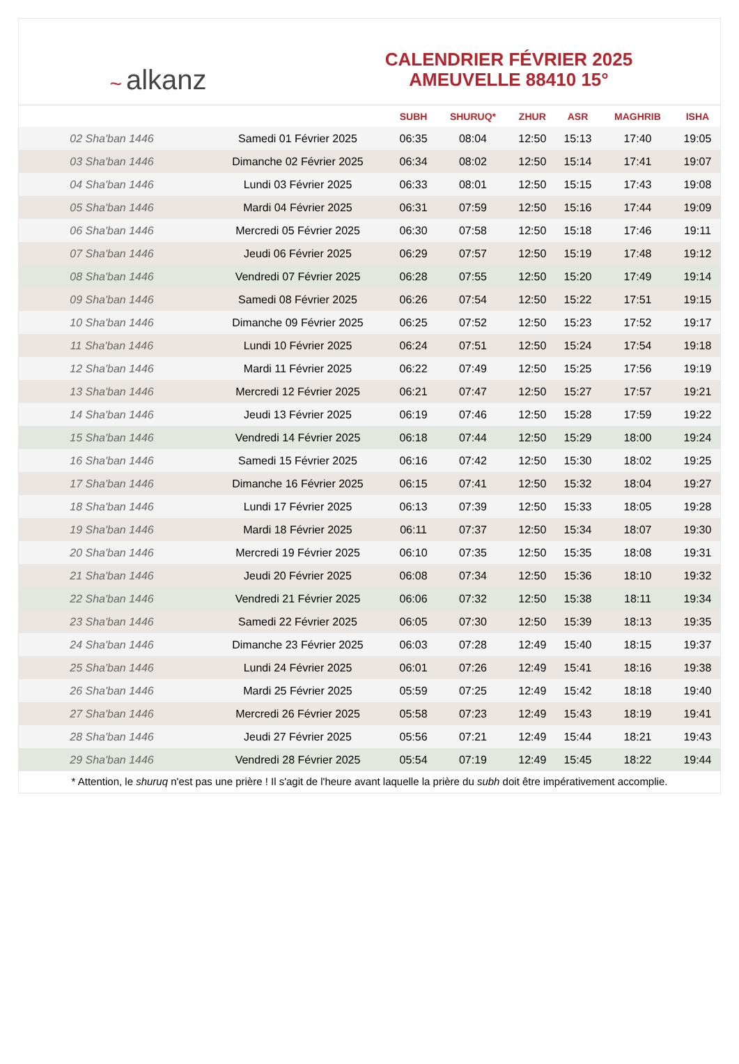~ alkanz
CALENDRIER FÉVRIER 2025
AMEUVELLE 88410 15°
| | | SUBH | SHURUQ* | ZHUR | ASR | MAGHRIB | ISHA |
| --- | --- | --- | --- | --- | --- | --- | --- |
| 02 Sha'ban 1446 | Samedi 01 Février 2025 | 06:35 | 08:04 | 12:50 | 15:13 | 17:40 | 19:05 |
| 03 Sha'ban 1446 | Dimanche 02 Février 2025 | 06:34 | 08:02 | 12:50 | 15:14 | 17:41 | 19:07 |
| 04 Sha'ban 1446 | Lundi 03 Février 2025 | 06:33 | 08:01 | 12:50 | 15:15 | 17:43 | 19:08 |
| 05 Sha'ban 1446 | Mardi 04 Février 2025 | 06:31 | 07:59 | 12:50 | 15:16 | 17:44 | 19:09 |
| 06 Sha'ban 1446 | Mercredi 05 Février 2025 | 06:30 | 07:58 | 12:50 | 15:18 | 17:46 | 19:11 |
| 07 Sha'ban 1446 | Jeudi 06 Février 2025 | 06:29 | 07:57 | 12:50 | 15:19 | 17:48 | 19:12 |
| 08 Sha'ban 1446 | Vendredi 07 Février 2025 | 06:28 | 07:55 | 12:50 | 15:20 | 17:49 | 19:14 |
| 09 Sha'ban 1446 | Samedi 08 Février 2025 | 06:26 | 07:54 | 12:50 | 15:22 | 17:51 | 19:15 |
| 10 Sha'ban 1446 | Dimanche 09 Février 2025 | 06:25 | 07:52 | 12:50 | 15:23 | 17:52 | 19:17 |
| 11 Sha'ban 1446 | Lundi 10 Février 2025 | 06:24 | 07:51 | 12:50 | 15:24 | 17:54 | 19:18 |
| 12 Sha'ban 1446 | Mardi 11 Février 2025 | 06:22 | 07:49 | 12:50 | 15:25 | 17:56 | 19:19 |
| 13 Sha'ban 1446 | Mercredi 12 Février 2025 | 06:21 | 07:47 | 12:50 | 15:27 | 17:57 | 19:21 |
| 14 Sha'ban 1446 | Jeudi 13 Février 2025 | 06:19 | 07:46 | 12:50 | 15:28 | 17:59 | 19:22 |
| 15 Sha'ban 1446 | Vendredi 14 Février 2025 | 06:18 | 07:44 | 12:50 | 15:29 | 18:00 | 19:24 |
| 16 Sha'ban 1446 | Samedi 15 Février 2025 | 06:16 | 07:42 | 12:50 | 15:30 | 18:02 | 19:25 |
| 17 Sha'ban 1446 | Dimanche 16 Février 2025 | 06:15 | 07:41 | 12:50 | 15:32 | 18:04 | 19:27 |
| 18 Sha'ban 1446 | Lundi 17 Février 2025 | 06:13 | 07:39 | 12:50 | 15:33 | 18:05 | 19:28 |
| 19 Sha'ban 1446 | Mardi 18 Février 2025 | 06:11 | 07:37 | 12:50 | 15:34 | 18:07 | 19:30 |
| 20 Sha'ban 1446 | Mercredi 19 Février 2025 | 06:10 | 07:35 | 12:50 | 15:35 | 18:08 | 19:31 |
| 21 Sha'ban 1446 | Jeudi 20 Février 2025 | 06:08 | 07:34 | 12:50 | 15:36 | 18:10 | 19:32 |
| 22 Sha'ban 1446 | Vendredi 21 Février 2025 | 06:06 | 07:32 | 12:50 | 15:38 | 18:11 | 19:34 |
| 23 Sha'ban 1446 | Samedi 22 Février 2025 | 06:05 | 07:30 | 12:50 | 15:39 | 18:13 | 19:35 |
| 24 Sha'ban 1446 | Dimanche 23 Février 2025 | 06:03 | 07:28 | 12:49 | 15:40 | 18:15 | 19:37 |
| 25 Sha'ban 1446 | Lundi 24 Février 2025 | 06:01 | 07:26 | 12:49 | 15:41 | 18:16 | 19:38 |
| 26 Sha'ban 1446 | Mardi 25 Février 2025 | 05:59 | 07:25 | 12:49 | 15:42 | 18:18 | 19:40 |
| 27 Sha'ban 1446 | Mercredi 26 Février 2025 | 05:58 | 07:23 | 12:49 | 15:43 | 18:19 | 19:41 |
| 28 Sha'ban 1446 | Jeudi 27 Février 2025 | 05:56 | 07:21 | 12:49 | 15:44 | 18:21 | 19:43 |
| 29 Sha'ban 1446 | Vendredi 28 Février 2025 | 05:54 | 07:19 | 12:49 | 15:45 | 18:22 | 19:44 |
* Attention, le shuruq n'est pas une prière ! Il s'agit de l'heure avant laquelle la prière du subh doit être impérativement accomplie.